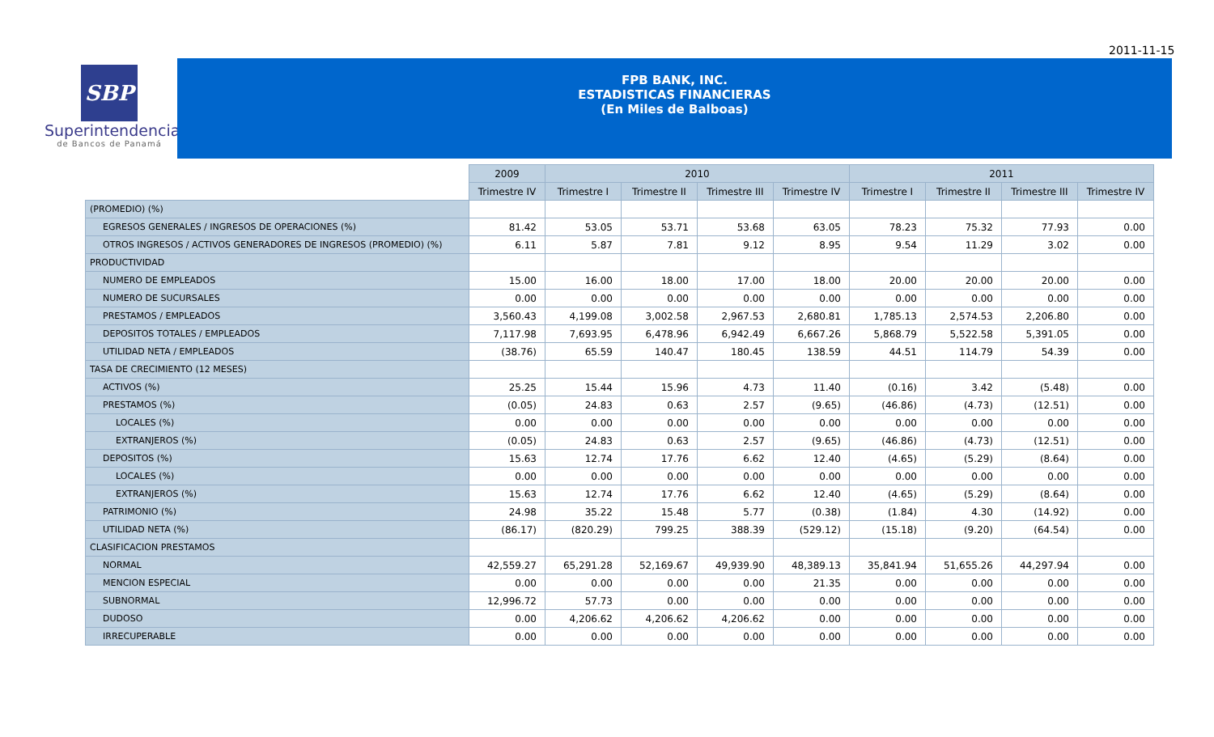2011-11-15
SBP
Superintendencia
de Bancos de Panamá
FPB BANK, INC.
ESTADISTICAS FINANCIERAS
(En Miles de Balboas)
| | 2009 | 2010 | | | | 2011 | | | |
| | Trimestre IV | Trimestre I | Trimestre II | Trimestre III | Trimestre IV | Trimestre I | Trimestre II | Trimestre III | Trimestre IV |
| (PROMEDIO) (%) | | | | | | | | | |
| EGRESOS GENERALES / INGRESOS DE OPERACIONES (%) | 81.42 | 53.05 | 53.71 | 53.68 | 63.05 | 78.23 | 75.32 | 77.93 | 0.00 |
| OTROS INGRESOS / ACTIVOS GENERADORES DE INGRESOS (PROMEDIO) (%) | 6.11 | 5.87 | 7.81 | 9.12 | 8.95 | 9.54 | 11.29 | 3.02 | 0.00 |
| PRODUCTIVIDAD | | | | | | | | | |
| NUMERO DE EMPLEADOS | 15.00 | 16.00 | 18.00 | 17.00 | 18.00 | 20.00 | 20.00 | 20.00 | 0.00 |
| NUMERO DE SUCURSALES | 0.00 | 0.00 | 0.00 | 0.00 | 0.00 | 0.00 | 0.00 | 0.00 | 0.00 |
| PRESTAMOS / EMPLEADOS | 3,560.43 | 4,199.08 | 3,002.58 | 2,967.53 | 2,680.81 | 1,785.13 | 2,574.53 | 2,206.80 | 0.00 |
| DEPOSITOS TOTALES / EMPLEADOS | 7,117.98 | 7,693.95 | 6,478.96 | 6,942.49 | 6,667.26 | 5,868.79 | 5,522.58 | 5,391.05 | 0.00 |
| UTILIDAD NETA / EMPLEADOS | (38.76) | 65.59 | 140.47 | 180.45 | 138.59 | 44.51 | 114.79 | 54.39 | 0.00 |
| TASA DE CRECIMIENTO (12 MESES) | | | | | | | | | |
| ACTIVOS (%) | 25.25 | 15.44 | 15.96 | 4.73 | 11.40 | (0.16) | 3.42 | (5.48) | 0.00 |
| PRESTAMOS (%) | (0.05) | 24.83 | 0.63 | 2.57 | (9.65) | (46.86) | (4.73) | (12.51) | 0.00 |
| LOCALES (%) | 0.00 | 0.00 | 0.00 | 0.00 | 0.00 | 0.00 | 0.00 | 0.00 | 0.00 |
| EXTRANJEROS (%) | (0.05) | 24.83 | 0.63 | 2.57 | (9.65) | (46.86) | (4.73) | (12.51) | 0.00 |
| DEPOSITOS (%) | 15.63 | 12.74 | 17.76 | 6.62 | 12.40 | (4.65) | (5.29) | (8.64) | 0.00 |
| LOCALES (%) | 0.00 | 0.00 | 0.00 | 0.00 | 0.00 | 0.00 | 0.00 | 0.00 | 0.00 |
| EXTRANJEROS (%) | 15.63 | 12.74 | 17.76 | 6.62 | 12.40 | (4.65) | (5.29) | (8.64) | 0.00 |
| PATRIMONIO (%) | 24.98 | 35.22 | 15.48 | 5.77 | (0.38) | (1.84) | 4.30 | (14.92) | 0.00 |
| UTILIDAD NETA (%) | (86.17) | (820.29) | 799.25 | 388.39 | (529.12) | (15.18) | (9.20) | (64.54) | 0.00 |
| CLASIFICACION PRESTAMOS | | | | | | | | | |
| NORMAL | 42,559.27 | 65,291.28 | 52,169.67 | 49,939.90 | 48,389.13 | 35,841.94 | 51,655.26 | 44,297.94 | 0.00 |
| MENCION ESPECIAL | 0.00 | 0.00 | 0.00 | 0.00 | 21.35 | 0.00 | 0.00 | 0.00 | 0.00 |
| SUBNORMAL | 12,996.72 | 57.73 | 0.00 | 0.00 | 0.00 | 0.00 | 0.00 | 0.00 | 0.00 |
| DUDOSO | 0.00 | 4,206.62 | 4,206.62 | 4,206.62 | 0.00 | 0.00 | 0.00 | 0.00 | 0.00 |
| IRRECUPERABLE | 0.00 | 0.00 | 0.00 | 0.00 | 0.00 | 0.00 | 0.00 | 0.00 | 0.00 |